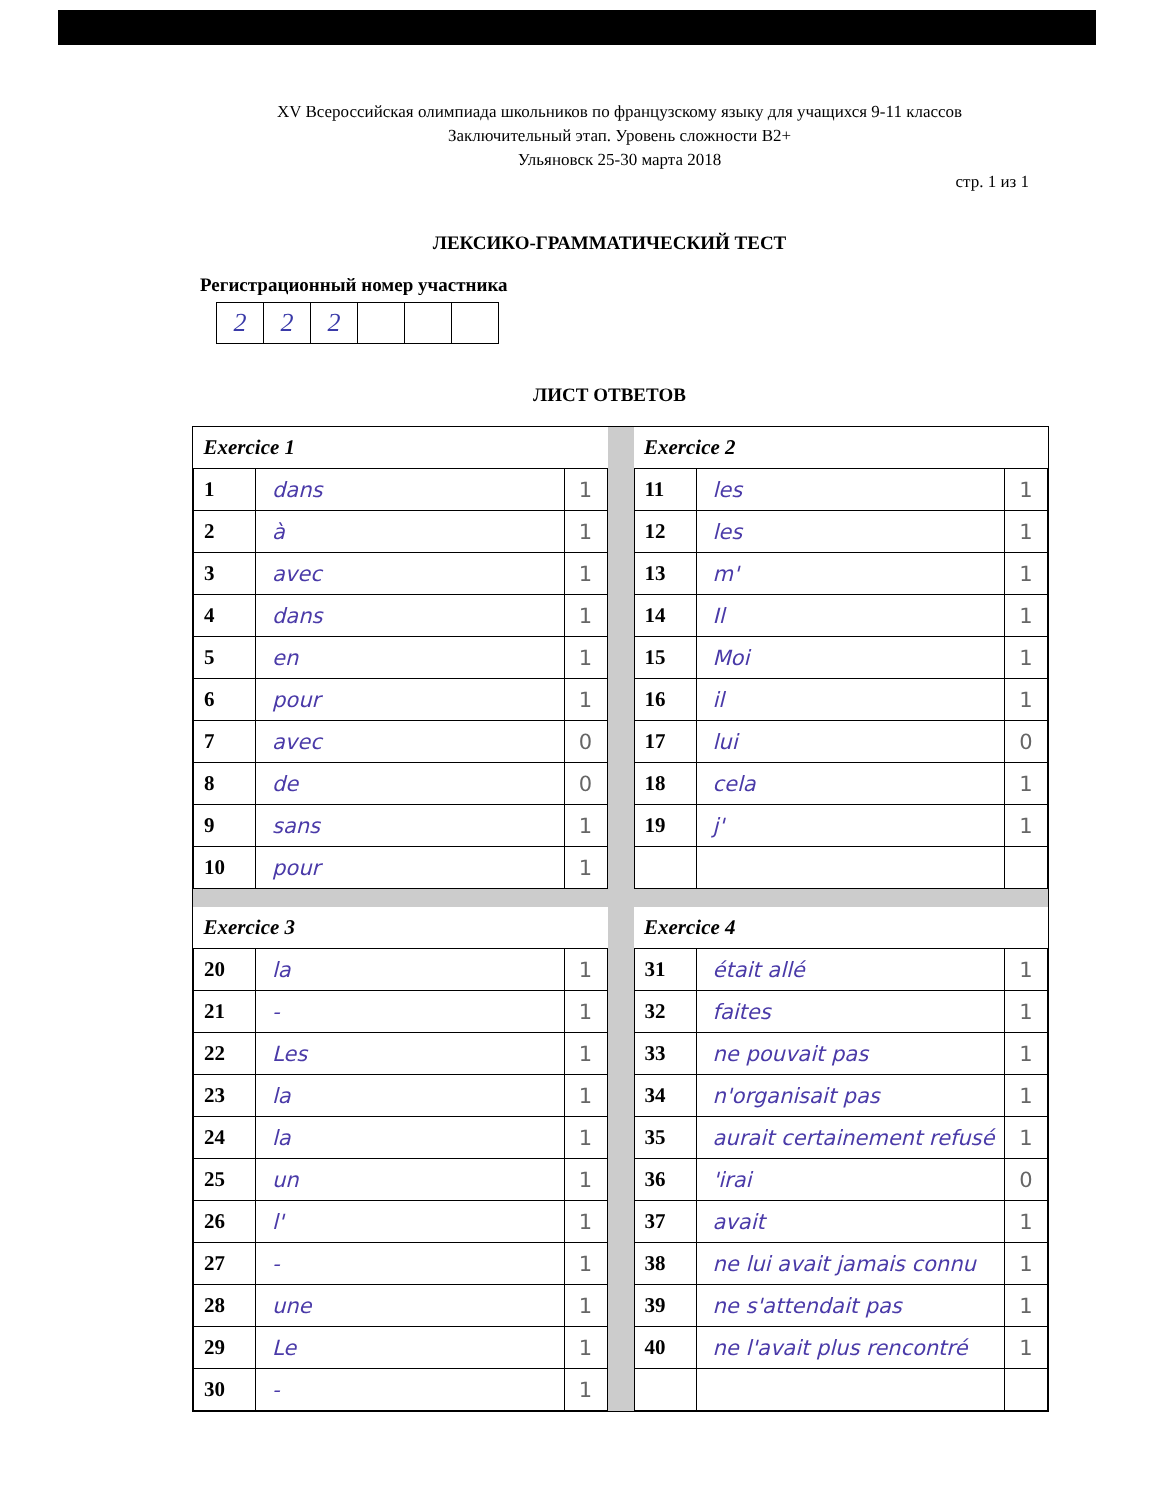XV Всероссийская олимпиада школьников по французскому языку для учащихся 9-11 классов
Заключительный этап. Уровень сложности B2+
Ульяновск 25-30 марта 2018
стр. 1 из 1
ЛЕКСИКО-ГРАММАТИЧЕСКИЙ ТЕСТ
Регистрационный номер участника
| 2 | 2 | 2 | | | |
ЛИСТ ОТВЕТОВ
| Exercice 1 | | |
| --- | --- | --- |
| 1 | dans | 1 |
| 2 | à | 1 |
| 3 | avec | 1 |
| 4 | dans | 1 |
| 5 | en | 1 |
| 6 | pour | 1 |
| 7 | avec | 0 |
| 8 | de | 0 |
| 9 | sans | 1 |
| 10 | pour | 1 |
| Exercice 2 | | |
| --- | --- | --- |
| 11 | les | 1 |
| 12 | les | 1 |
| 13 | m' | 1 |
| 14 | Il | 1 |
| 15 | Moi | 1 |
| 16 | il | 1 |
| 17 | lui | 0 |
| 18 | cela | 1 |
| 19 | j' | 1 |
| Exercice 3 | | |
| --- | --- | --- |
| 20 | la | 1 |
| 21 | - | 1 |
| 22 | Les | 1 |
| 23 | la | 1 |
| 24 | la | 1 |
| 25 | un | 1 |
| 26 | l' | 1 |
| 27 | - | 1 |
| 28 | une | 1 |
| 29 | Le | 1 |
| 30 | - | 1 |
| Exercice 4 | | |
| --- | --- | --- |
| 31 | était allé | 1 |
| 32 | faites | 1 |
| 33 | ne pouvait pas | 1 |
| 34 | n'organisait pas | 1 |
| 35 | aurait certainement refusé | 1 |
| 36 | 'irai | 0 |
| 37 | avait | 1 |
| 38 | ne lui avait jamais connu | 1 |
| 39 | ne s'attendait pas | 1 |
| 40 | ne l'avait plus rencontré | 1 |